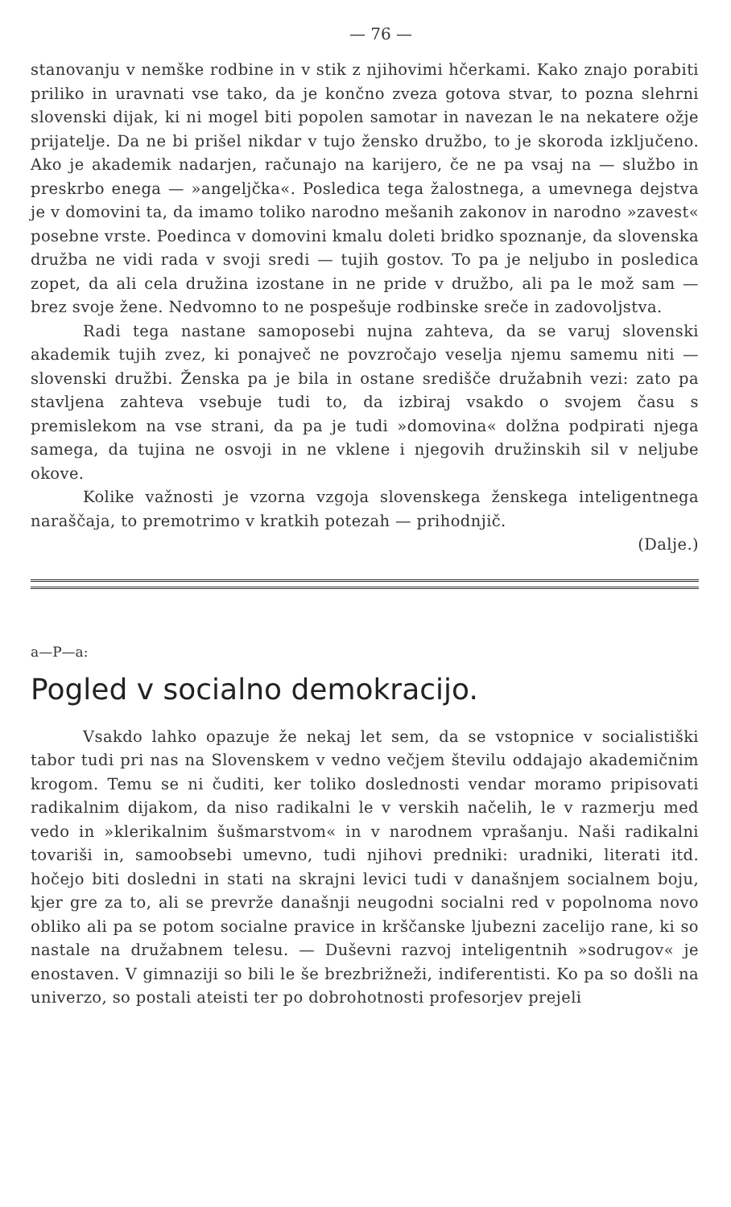— 76 —
stanovanju v nemške rodbine in v stik z njihovimi hčerkami. Kako znajo porabiti priliko in uravnati vse tako, da je končno zveza gotova stvar, to pozna slehrni slovenski dijak, ki ni mogel biti popolen samotar in navezan le na nekatere ožje prijatelje. Da ne bi prišel nikdar v tujo žensko družbo, to je skoroda izključeno. Ako je akademik nadarjen, računajo na karijero, če ne pa vsaj na — službo in preskrbo enega — »angeljčka«. Posledica tega žalostnega, a umevnega dejstva je v domovini ta, da imamo toliko narodno mešanih zakonov in narodno »zavest« posebne vrste. Poedinca v domovini kmalu doleti bridko spoznanje, da slovenska družba ne vidi rada v svoji sredi — tujih gostov. To pa je neljubo in posledica zopet, da ali cela družina izostane in ne pride v družbo, ali pa le mož sam — brez svoje žene. Nedvomno to ne pospešuje rodbinske sreče in zadovoljstva.
Radi tega nastane samoposebi nujna zahteva, da se varuj slovenski akademik tujih zvez, ki ponajveč ne povzročajo veselja njemu samemu niti — slovenski družbi. Ženska pa je bila in ostane središče družabnih vezi: zato pa stavljena zahteva vsebuje tudi to, da izbiraj vsakdo o svojem času s premislekom na vse strani, da pa je tudi »domovina« dolžna podpirati njega samega, da tujina ne osvoji in ne vklene i njegovih družinskih sil v neljube okove.
Kolike važnosti je vzorna vzgoja slovenskega ženskega inteligentnega naraščaja, to premotrimo v kratkih potezah — prihodnjič.
(Dalje.)
a—P—a:
Pogled v socialno demokracijo.
Vsakdo lahko opazuje že nekaj let sem, da se vstopnice v socialistiški tabor tudi pri nas na Slovenskem v vedno večjem številu oddajajo akademičnim krogom. Temu se ni čuditi, ker toliko doslednosti vendar moramo pripisovati radikalnim dijakom, da niso radikalni le v verskih načelih, le v razmerju med vedo in »klerikalnim šušmarstvom« in v narodnem vprašanju. Naši radikalni tovariši in, samoobsebi umevno, tudi njihovi predniki: uradniki, literati itd. hočejo biti dosledni in stati na skrajni levici tudi v današnjem socialnem boju, kjer gre za to, ali se prevrže današnji neugodni socialni red v popolnoma novo obliko ali pa se potom socialne pravice in krščanske ljubezni zacelijo rane, ki so nastale na družabnem telesu. — Duševni razvoj inteligentnih »sodrugov« je enostaven. V gimnaziji so bili le še brezbrižneži, indiferentisti. Ko pa so došli na univerzo, so postali ateisti ter po dobrohotnosti profesorjev prejeli